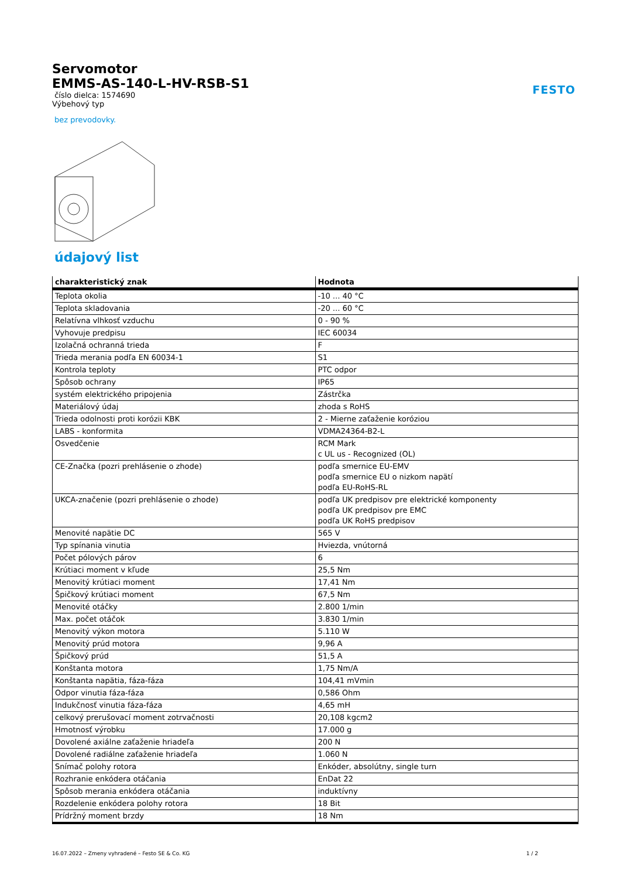FESTO
Servomotor
EMMS-AS-140-L-HV-RSB-S1
číslo dielca: 1574690
Výbehový typ
bez prevodovky.
údajový list
| charakteristický znak | Hodnota |
| --- | --- |
| Teplota okolia | -10 ... 40 °C |
| Teplota skladovania | -20 ... 60 °C |
| Relatívna vlhkosť vzduchu | 0 - 90 % |
| Vyhovuje predpisu | IEC 60034 |
| Izolačná ochranná trieda | F |
| Trieda merania podľa EN 60034-1 | S1 |
| Kontrola teploty | PTC odpor |
| Spôsob ochrany | IP65 |
| systém elektrického pripojenia | Zástrčka |
| Materiálový údaj | zhoda s RoHS |
| Trieda odolnosti proti korózii KBK | 2 - Mierne zaťaženie koróziou |
| LABS - konformita | VDMA24364-B2-L |
| Osvedčenie | RCM Mark c UL us - Recognized (OL) |
| CE-Značka (pozri prehlásenie o zhode) | podľa smernice EU-EMV podľa smernice EU o nizkom napätí podľa EU-RoHS-RL |
| UKCA-značenie (pozri prehlásenie o zhode) | podľa UK predpisov pre elektrické komponenty podľa UK predpisov pre EMC podľa UK RoHS predpisov |
| Menovité napätie DC | 565 V |
| Typ spínania vinutia | Hviezda, vnútorná |
| Počet pólových párov | 6 |
| Krútiaci moment v kľude | 25,5 Nm |
| Menovitý krútiaci moment | 17,41 Nm |
| Špičkový krútiaci moment | 67,5 Nm |
| Menovité otáčky | 2.800 1/min |
| Max. počet otáčok | 3.830 1/min |
| Menovitý výkon motora | 5.110 W |
| Menovitý prúd motora | 9,96 A |
| Špičkový prúd | 51,5 A |
| Konštanta motora | 1,75 Nm/A |
| Konštanta napätia, fáza-fáza | 104,41 mVmin |
| Odpor vinutia fáza-fáza | 0,586 Ohm |
| Indukčnosť vinutia fáza-fáza | 4,65 mH |
| celkový prerušovací moment zotrvačnosti | 20,108 kgcm2 |
| Hmotnosť výrobku | 17.000 g |
| Dovolené axiálne zaťaženie hriadeľa | 200 N |
| Dovolené radiálne zaťaženie hriadeľa | 1.060 N |
| Snímač polohy rotora | Enkóder, absolútny, single turn |
| Rozhranie enkódera otáčania | EnDat 22 |
| Spôsob merania enkódera otáčania | induktívny |
| Rozdelenie enkódera polohy rotora | 18 Bit |
| Prídržný moment brzdy | 18 Nm |
16.07.2022 – Zmeny vyhradené – Festo SE & Co. KG 1 / 2